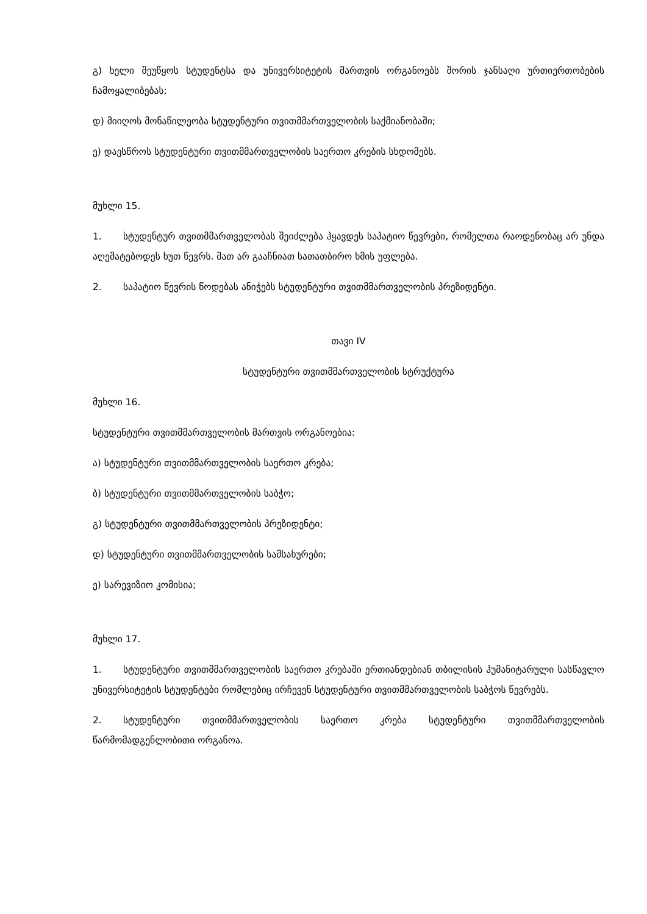გ) ხელი შეუწყოს სტუდენტსა და უნივერსიტეტის მართვის ორგანოებს შორის ჯანსაღი ურთიერთობების ჩამოყალიბებას;
დ) მიიღოს მონაწილეობა სტუდენტური თვითმმართველობის საქმიანობაში;
ე) დაესწროს სტუდენტური თვითმმართველობის საერთო კრების სხდომებს.
მუხლი 15.
1. სტუდენტურ თვითმმართველობას შეიძლება ჰყავდეს საპატიო წევრები, რომელთა რაოდენობაც არ უნდა აღემატებოდეს ხუთ წევრს. მათ არ გააჩნიათ სათათბირო ხმის უფლება.
2. საპატიო წევრის წოდებას ანიჭებს სტუდენტური თვითმმართველობის პრეზიდენტი.
თავი IV
სტუდენტური თვითმმართველობის სტრუქტურა
მუხლი 16.
სტუდენტური თვითმმართველობის მართვის ორგანოებია:
ა) სტუდენტური თვითმმართველობის საერთო კრება;
ბ) სტუდენტური თვითმმართველობის საბჭო;
გ) სტუდენტური თვითმმართველობის პრეზიდენტი;
დ) სტუდენტური თვითმმართველობის სამსახურები;
ე) სარევიზიო კომისია;
მუხლი 17.
1. სტუდენტური თვითმმართველობის საერთო კრებაში ერთიანდებიან თბილისის ჰუმანიტარული სასწავლო უნივერსიტეტის სტუდენტები რომლებიც ირჩევენ სტუდენტური თვითმმართველობის საბჭოს წევრებს.
2. სტუდენტური თვითმმართველობის საერთო კრება სტუდენტური თვითმმართველობის წარმომადგენლობითი ორგანოა.